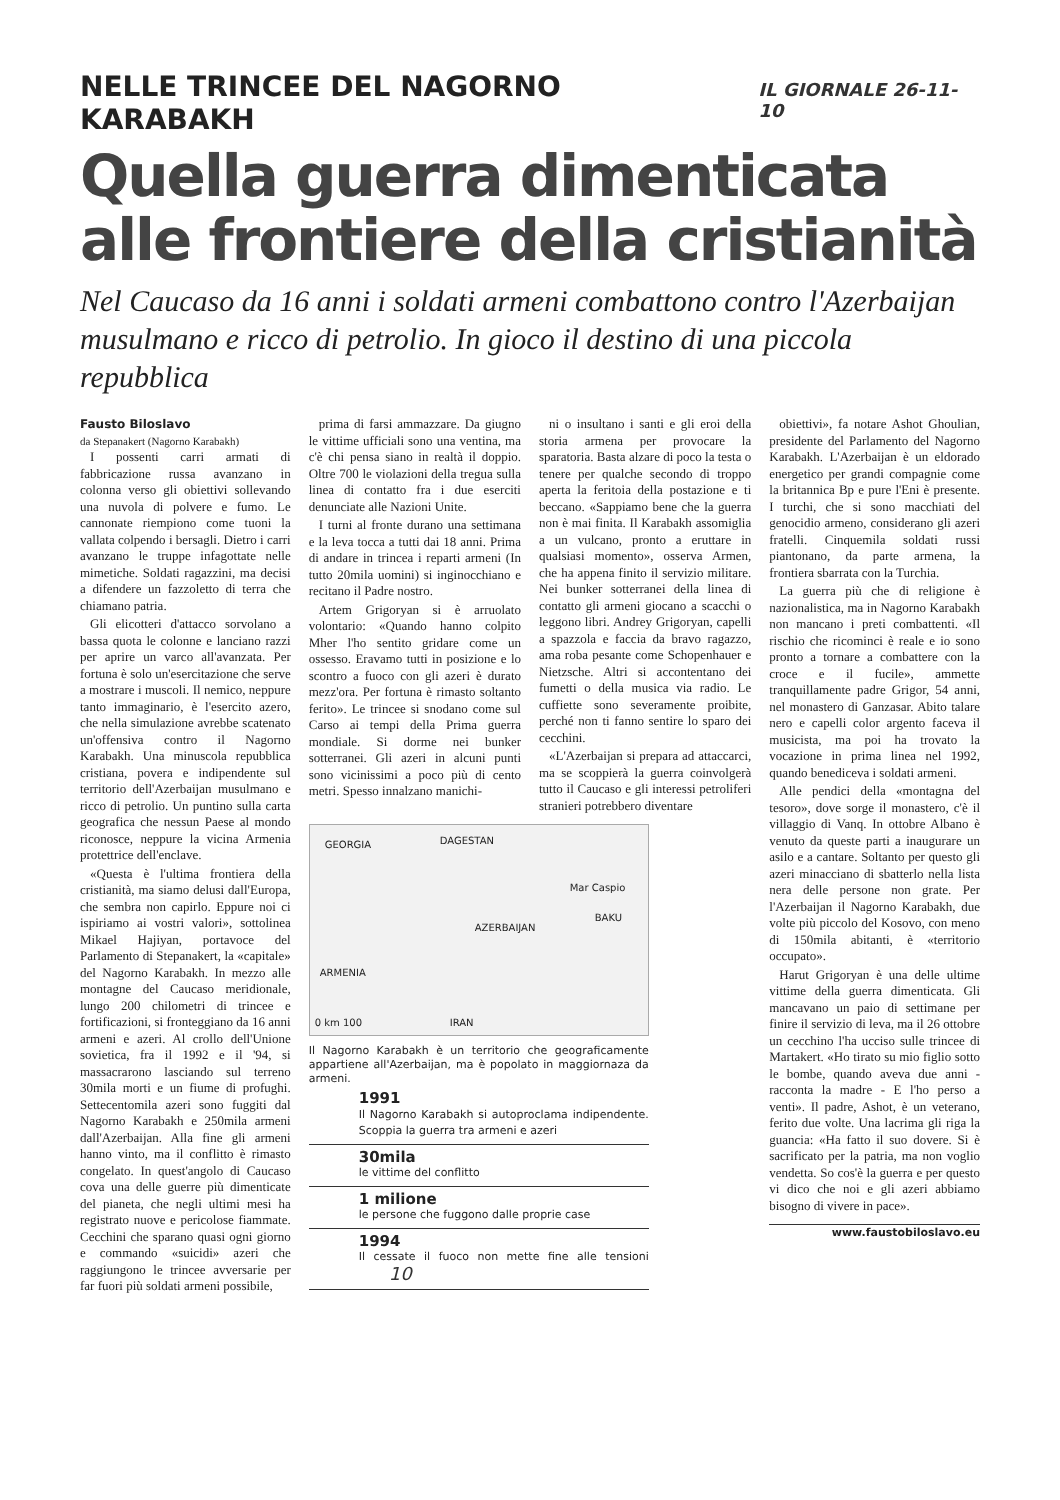NELLE TRINCEE DEL NAGORNO KARABAKH IL GIORNALE 26-11-10
Quella guerra dimenticata
alle frontiere della cristianità
Nel Caucaso da 16 anni i soldati armeni combattono contro l'Azerbaijan musulmano e ricco di petrolio. In gioco il destino di una piccola repubblica
Fausto Biloslavo
da Stepanakert (Nagorno Karabakh)
I possenti carri armati di fabbricazione russa avanzano in colonna verso gli obiettivi sollevando una nuvola di polvere e fumo. Le cannonate riempiono come tuoni la vallata colpendo i bersagli. Dietro i carri avanzano le truppe infagottate nelle mimetiche. Soldati ragazzini, ma decisi a difendere un fazzoletto di terra che chiamano patria.
Gli elicotteri d'attacco sorvolano a bassa quota le colonne e lanciano razzi per aprire un varco all'avanzata. Per fortuna è solo un'esercitazione che serve a mostrare i muscoli. Il nemico, neppure tanto immaginario, è l'esercito azero, che nella simulazione avrebbe scatenato un'offensiva contro il Nagorno Karabakh. Una minuscola repubblica cristiana, povera e indipendente sul territorio dell'Azerbaijan musulmano e ricco di petrolio. Un puntino sulla carta geografica che nessun Paese al mondo riconosce, neppure la vicina Armenia protettrice dell'enclave.
«Questa è l'ultima frontiera della cristianità, ma siamo delusi dall'Europa, che sembra non capirlo. Eppure noi ci ispiriamo ai vostri valori», sottolinea Mikael Hajiyan, portavoce del Parlamento di Stepanakert, la «capitale» del Nagorno Karabakh. In mezzo alle montagne del Caucaso meridionale, lungo 200 chilometri di trincee e fortificazioni, si fronteggiano da 16 anni armeni e azeri. Al crollo dell'Unione sovietica, fra il 1992 e il '94, si massacrarono lasciando sul terreno 30mila morti e un fiume di profughi. Settecentomila azeri sono fuggiti dal Nagorno Karabakh e 250mila armeni dall'Azerbaijan. Alla fine gli armeni hanno vinto, ma il conflitto è rimasto congelato. In quest'angolo di Caucaso cova una delle guerre più dimenticate del pianeta, che negli ultimi mesi ha registrato nuove e pericolose fiammate. Cecchini che sparano quasi ogni giorno e commando «suicidi» azeri che raggiungono le trincee avversarie per far fuori più soldati armeni possibile,
prima di farsi ammazzare. Da giugno le vittime ufficiali sono una ventina, ma c'è chi pensa siano in realtà il doppio. Oltre 700 le violazioni della tregua sulla linea di contatto fra i due eserciti denunciate alle Nazioni Unite.
I turni al fronte durano una settimana e la leva tocca a tutti dai 18 anni. Prima di andare in trincea i reparti armeni (In tutto 20mila uomini) si inginocchiano e recitano il Padre nostro.
Artem Grigoryan si è arruolato volontario: «Quando hanno colpito Mher l'ho sentito gridare come un ossesso. Eravamo tutti in posizione e lo scontro a fuoco con gli azeri è durato mezz'ora. Per fortuna è rimasto soltanto ferito». Le trincee si snodano come sul Carso ai tempi della Prima guerra mondiale. Si dorme nei bunker sotterranei. Gli azeri in alcuni punti sono vicinissimi a poco più di cento metri. Spesso innalzano manichi-
ni o insultano i santi e gli eroi della storia armena per provocare la sparatoria. Basta alzare di poco la testa o tenere per qualche secondo di troppo aperta la feritoia della postazione e ti beccano. «Sappiamo bene che la guerra non è mai finita. Il Karabakh assomiglia a un vulcano, pronto a eruttare in qualsiasi momento», osserva Armen, che ha appena finito il servizio militare. Nei bunker sotterranei della linea di contatto gli armeni giocano a scacchi o leggono libri. Andrey Grigoryan, capelli a spazzola e faccia da bravo ragazzo, ama roba pesante come Schopenhauer e Nietzsche. Altri si accontentano dei fumetti o della musica via radio. Le cuffiette sono severamente proibite, perché non ti fanno sentire lo sparo dei cecchini.
«L'Azerbaijan si prepara ad attaccarci, ma se scoppierà la guerra coinvolgerà tutto il Caucaso e gli interessi petroliferi stranieri potrebbero diventare
GEORGIA DAGESTAN
Mar Caspio
AZERBAIJAN
BAKU
ARMENIA
0 km 100 IRAN
Il Nagorno Karabakh è un territorio che geograficamente appartiene all'Azerbaijan, ma è popolato in maggiornaza da armeni.
1991
Il Nagorno Karabakh si autoproclama indipendente. Scoppia la guerra tra armeni e azeri
30mila
le vittime del conflitto
1 milione
le persone che fuggono dalle proprie case
1994
Il cessate il fuoco non mette fine alle tensioni 10
obiettivi», fa notare Ashot Ghoulian, presidente del Parlamento del Nagorno Karabakh. L'Azerbaijan è un eldorado energetico per grandi compagnie come la britannica Bp e pure l'Eni è presente. I turchi, che si sono macchiati del genocidio armeno, considerano gli azeri fratelli. Cinquemila soldati russi piantonano, da parte armena, la frontiera sbarrata con la Turchia.
La guerra più che di religione è nazionalistica, ma in Nagorno Karabakh non mancano i preti combattenti. «Il rischio che ricominci è reale e io sono pronto a tornare a combattere con la croce e il fucile», ammette tranquillamente padre Grigor, 54 anni, nel monastero di Ganzasar. Abito talare nero e capelli color argento faceva il musicista, ma poi ha trovato la vocazione in prima linea nel 1992, quando benediceva i soldati armeni.
Alle pendici della «montagna del tesoro», dove sorge il monastero, c'è il villaggio di Vanq. In ottobre Albano è venuto da queste parti a inaugurare un asilo e a cantare. Soltanto per questo gli azeri minacciano di sbatterlo nella lista nera delle persone non grate. Per l'Azerbaijan il Nagorno Karabakh, due volte più piccolo del Kosovo, con meno di 150mila abitanti, è «territorio occupato».
Harut Grigoryan è una delle ultime vittime della guerra dimenticata. Gli mancavano un paio di settimane per finire il servizio di leva, ma il 26 ottobre un cecchino l'ha ucciso sulle trincee di Martakert. «Ho tirato su mio figlio sotto le bombe, quando aveva due anni - racconta la madre - E l'ho perso a venti». Il padre, Ashot, è un veterano, ferito due volte. Una lacrima gli riga la guancia: «Ha fatto il suo dovere. Si è sacrificato per la patria, ma non voglio vendetta. So cos'è la guerra e per questo vi dico che noi e gli azeri abbiamo bisogno di vivere in pace».
www.faustobiloslavo.eu